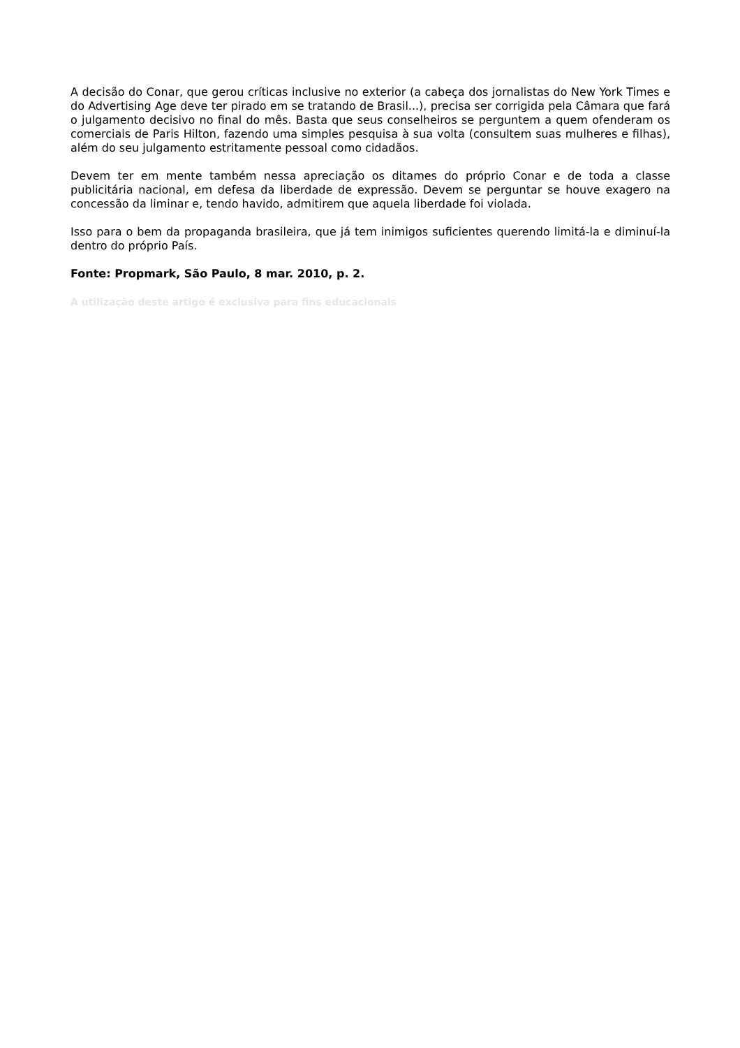A decisão do Conar, que gerou críticas inclusive no exterior (a cabeça dos jornalistas do New York Times e do Advertising Age deve ter pirado em se tratando de Brasil...), precisa ser corrigida pela Câmara que fará o julgamento decisivo no final do mês. Basta que seus conselheiros se perguntem a quem ofenderam os comerciais de Paris Hilton, fazendo uma simples pesquisa à sua volta (consultem suas mulheres e filhas), além do seu julgamento estritamente pessoal como cidadãos.
Devem ter em mente também nessa apreciação os ditames do próprio Conar e de toda a classe publicitária nacional, em defesa da liberdade de expressão. Devem se perguntar se houve exagero na concessão da liminar e, tendo havido, admitirem que aquela liberdade foi violada.
Isso para o bem da propaganda brasileira, que já tem inimigos suficientes querendo limitá-la e diminuí-la dentro do próprio País.
Fonte: Propmark, São Paulo, 8 mar. 2010, p. 2.
A utilização deste artigo é exclusiva para fins educacionais